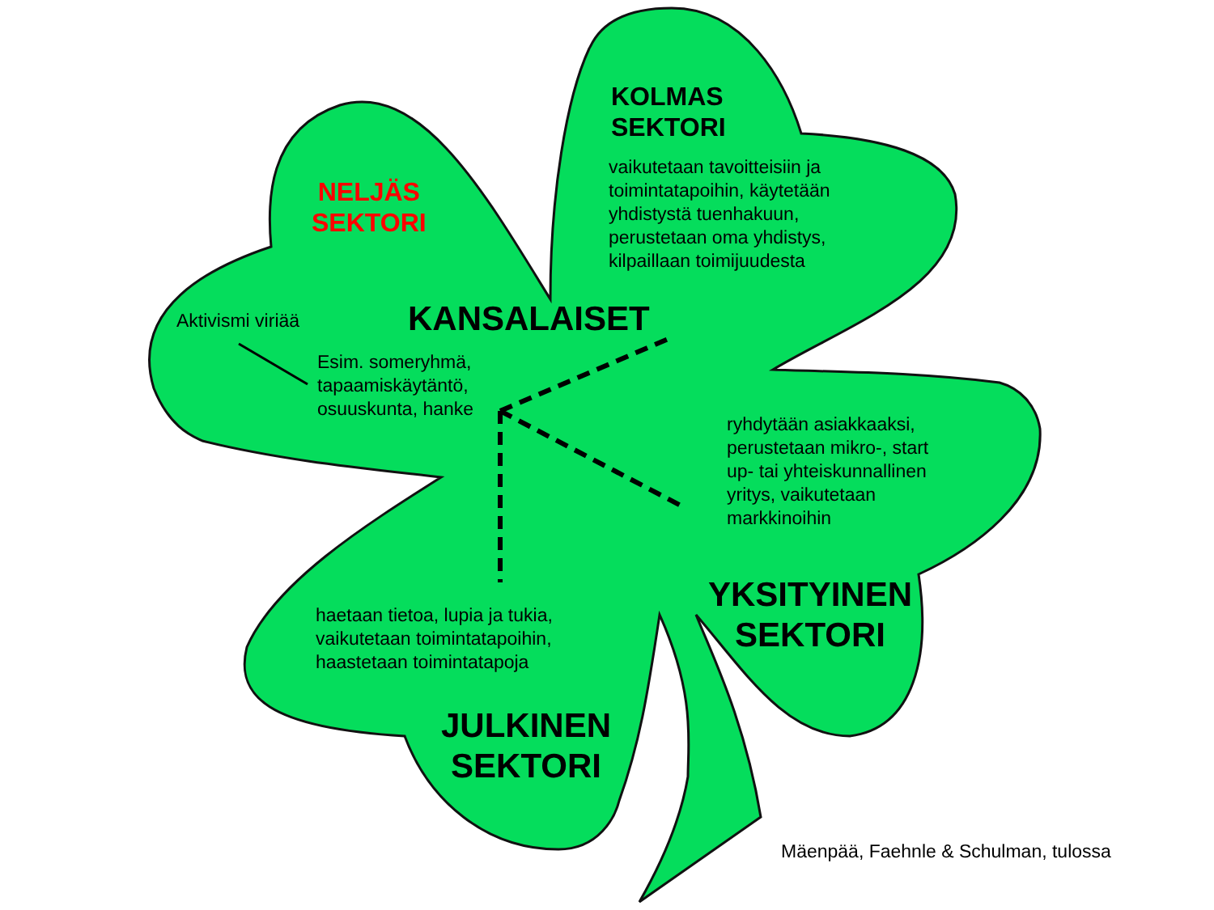KOLMAS
SEKTORI
vaikutetaan tavoitteisiin ja
toimintatapoihin, käytetään
yhdistystä tuenhakuun,
perustetaan oma yhdistys,
kilpaillaan toimijuudesta
NELJÄS
SEKTORI
Aktivismi viriää KANSALAISET
Esim. someryhmä,
tapaamiskäytäntö,
osuuskunta, hanke
ryhdytään asiakkaaksi,
perustetaan mikro-, start
up- tai yhteiskunnallinen
yritys, vaikutetaan
markkinoihin
YKSITYINEN
SEKTORI
haetaan tietoa, lupia ja tukia,
vaikutetaan toimintatapoihin,
haastetaan toimintatapoja
JULKINEN
SEKTORI
Mäenpää, Faehnle & Schulman, tulossa